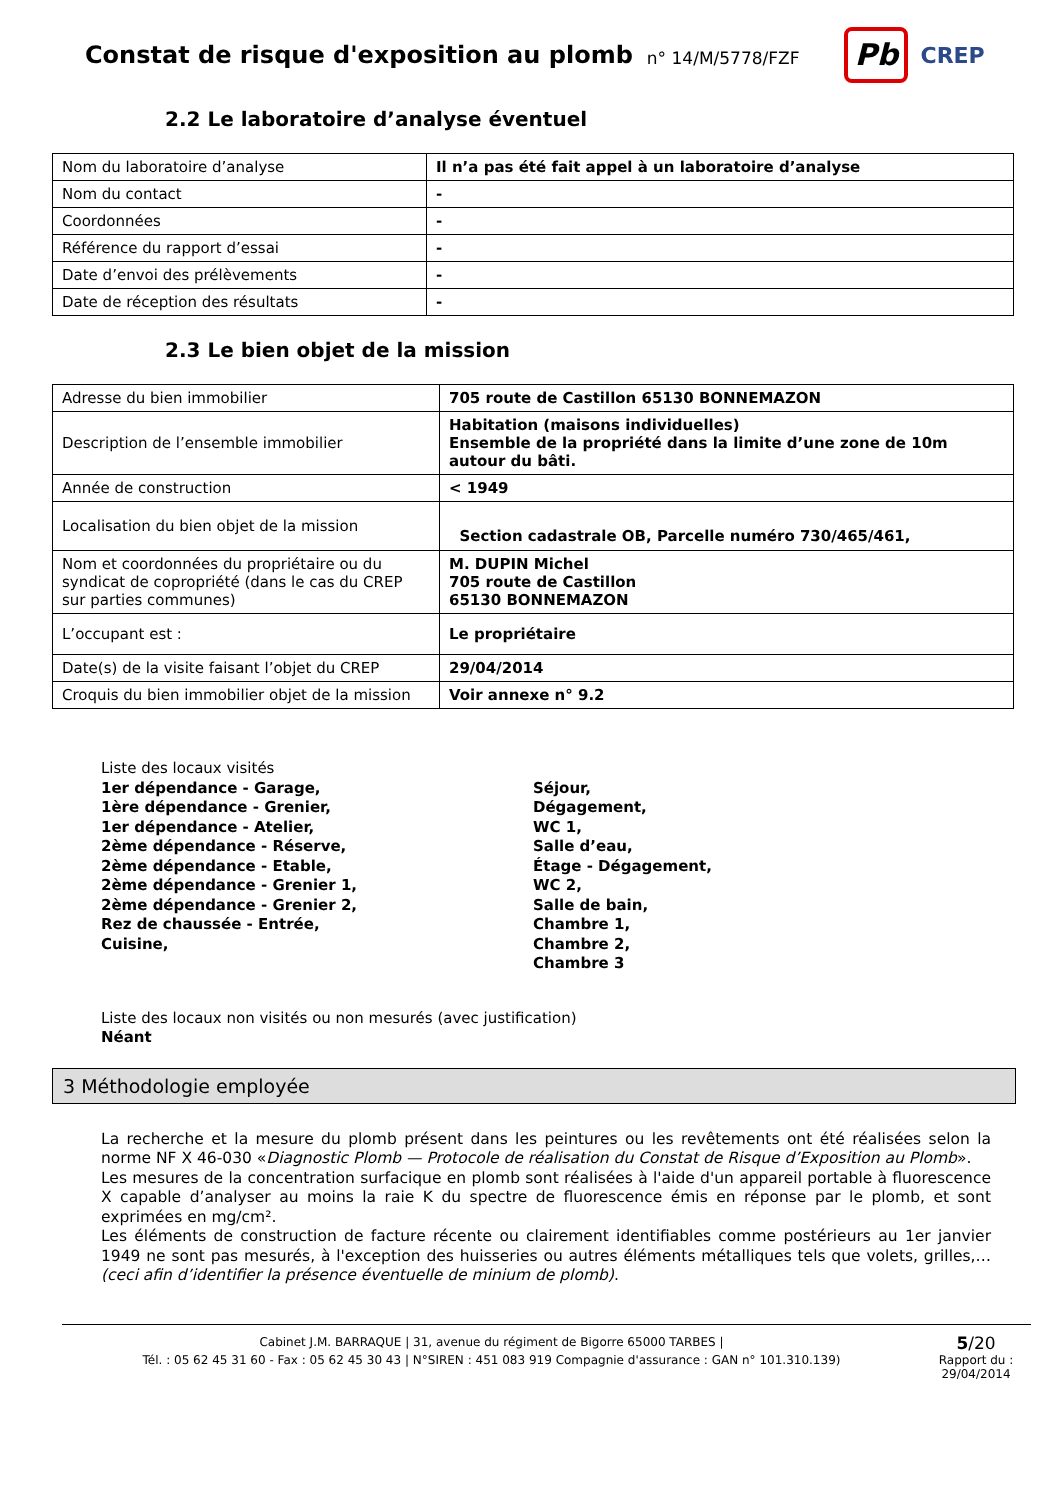Constat de risque d'exposition au plomb
n° 14/M/5778/FZF
Pb
CREP
2.2 Le laboratoire d’analyse éventuel
| Nom du laboratoire d’analyse | Il n’a pas été fait appel à un laboratoire d’analyse |
| Nom du contact | - |
| Coordonnées | - |
| Référence du rapport d’essai | - |
| Date d’envoi des prélèvements | - |
| Date de réception des résultats | - |
2.3 Le bien objet de la mission
| Adresse du bien immobilier | 705 route de Castillon 65130 BONNEMAZON |
| Description de l’ensemble immobilier | Habitation (maisons individuelles) Ensemble de la propriété dans la limite d’une zone de 10m autour du bâti. |
| Année de construction | < 1949 |
| Localisation du bien objet de la mission | Section cadastrale OB, Parcelle numéro 730/465/461, |
| Nom et coordonnées du propriétaire ou du syndicat de copropriété (dans le cas du CREP sur parties communes) | M. DUPIN Michel 705 route de Castillon 65130 BONNEMAZON |
| L’occupant est : | Le propriétaire |
| Date(s) de la visite faisant l’objet du CREP | 29/04/2014 |
| Croquis du bien immobilier objet de la mission | Voir annexe n° 9.2 |
Liste des locaux visités
1er dépendance - Garage,
1ère dépendance - Grenier,
1er dépendance - Atelier,
2ème dépendance - Réserve,
2ème dépendance - Etable,
2ème dépendance - Grenier 1,
2ème dépendance - Grenier 2,
Rez de chaussée - Entrée,
Cuisine,
Séjour,
Dégagement,
WC 1,
Salle d’eau,
Étage - Dégagement,
WC 2,
Salle de bain,
Chambre 1,
Chambre 2,
Chambre 3
Liste des locaux non visités ou non mesurés (avec justification)
Néant
3 Méthodologie employée
La recherche et la mesure du plomb présent dans les peintures ou les revêtements ont été réalisées selon la norme NF X 46-030 «Diagnostic Plomb — Protocole de réalisation du Constat de Risque d’Exposition au Plomb».
Les mesures de la concentration surfacique en plomb sont réalisées à l'aide d'un appareil portable à fluorescence X capable d’analyser au moins la raie K du spectre de fluorescence émis en réponse par le plomb, et sont exprimées en mg/cm².
Les éléments de construction de facture récente ou clairement identifiables comme postérieurs au 1er janvier 1949 ne sont pas mesurés, à l'exception des huisseries ou autres éléments métalliques tels que volets, grilles,… (ceci afin d’identifier la présence éventuelle de minium de plomb).
Cabinet J.M. BARRAQUE | 31, avenue du régiment de Bigorre 65000 TARBES |
Tél. : 05 62 45 31 60 - Fax : 05 62 45 30 43 | N°SIREN : 451 083 919 Compagnie d'assurance : GAN n° 101.310.139)
5/20
Rapport du :
29/04/2014